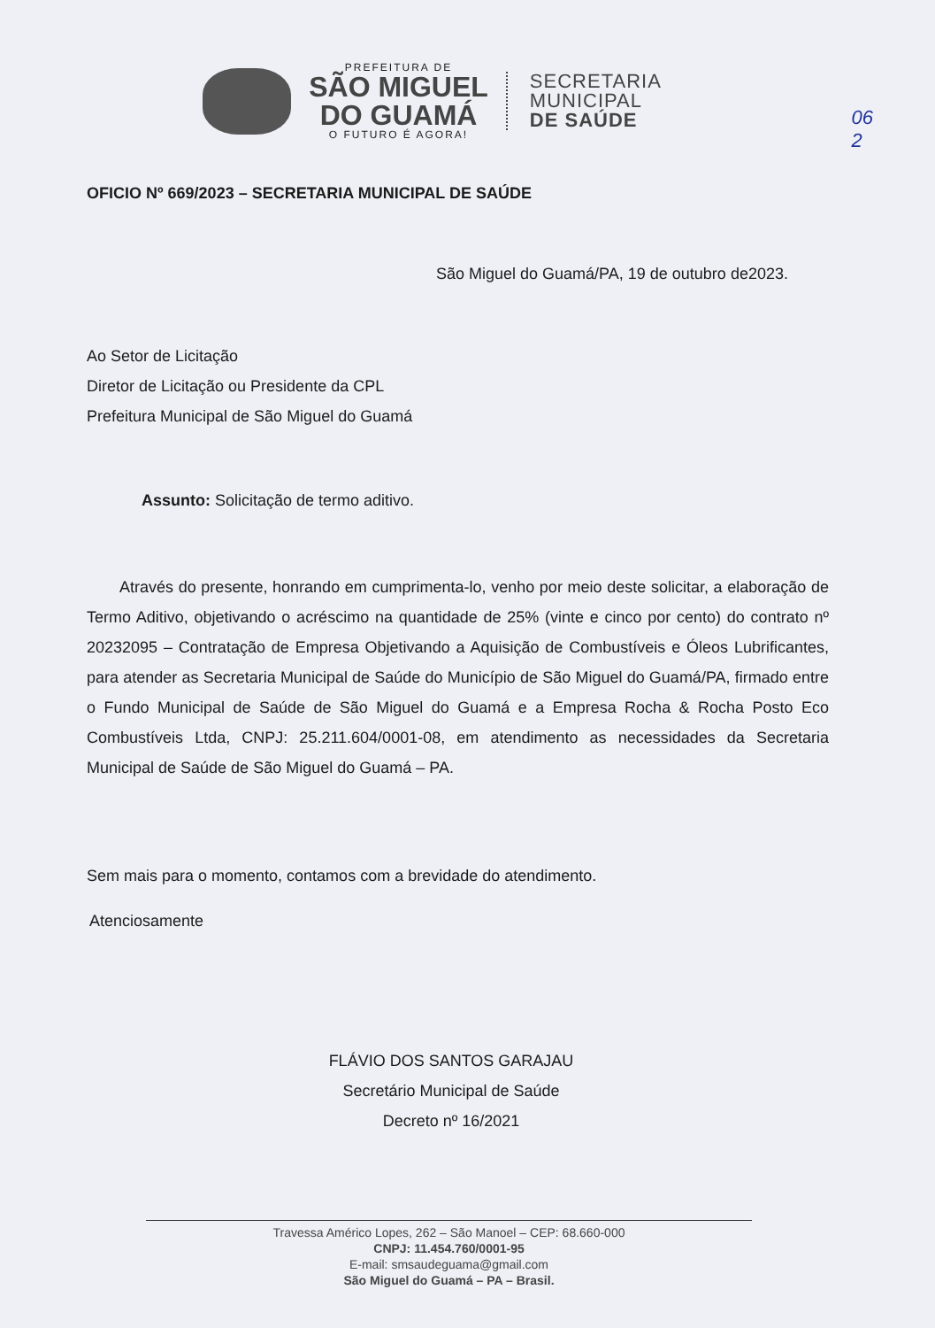PREFEITURA DE
SÃO MIGUEL
DO GUAMÁ
O FUTURO É AGORA!
SECRETARIA
MUNICIPAL
DE SAÚDE
06
2
OFICIO Nº 669/2023 – SECRETARIA MUNICIPAL DE SAÚDE
São Miguel do Guamá/PA, 19 de outubro de2023.
Ao Setor de Licitação
Diretor de Licitação ou Presidente da CPL
Prefeitura Municipal de São Miguel do Guamá
Assunto: Solicitação de termo aditivo.
Através do presente, honrando em cumprimenta-lo, venho por meio deste solicitar, a elaboração de Termo Aditivo, objetivando o acréscimo na quantidade de 25% (vinte e cinco por cento) do contrato nº 20232095 – Contratação de Empresa Objetivando a Aquisição de Combustíveis e Óleos Lubrificantes, para atender as Secretaria Municipal de Saúde do Município de São Miguel do Guamá/PA, firmado entre o Fundo Municipal de Saúde de São Miguel do Guamá e a Empresa Rocha & Rocha Posto Eco Combustíveis Ltda, CNPJ: 25.211.604/0001-08, em atendimento as necessidades da Secretaria Municipal de Saúde de São Miguel do Guamá – PA.
Sem mais para o momento, contamos com a brevidade do atendimento.
Atenciosamente
FLÁVIO DOS SANTOS GARAJAU
Secretário Municipal de Saúde
Decreto nº 16/2021
Travessa Américo Lopes, 262 – São Manoel – CEP: 68.660-000
CNPJ: 11.454.760/0001-95
E-mail: smsaudeguama@gmail.com
São Miguel do Guamá – PA – Brasil.